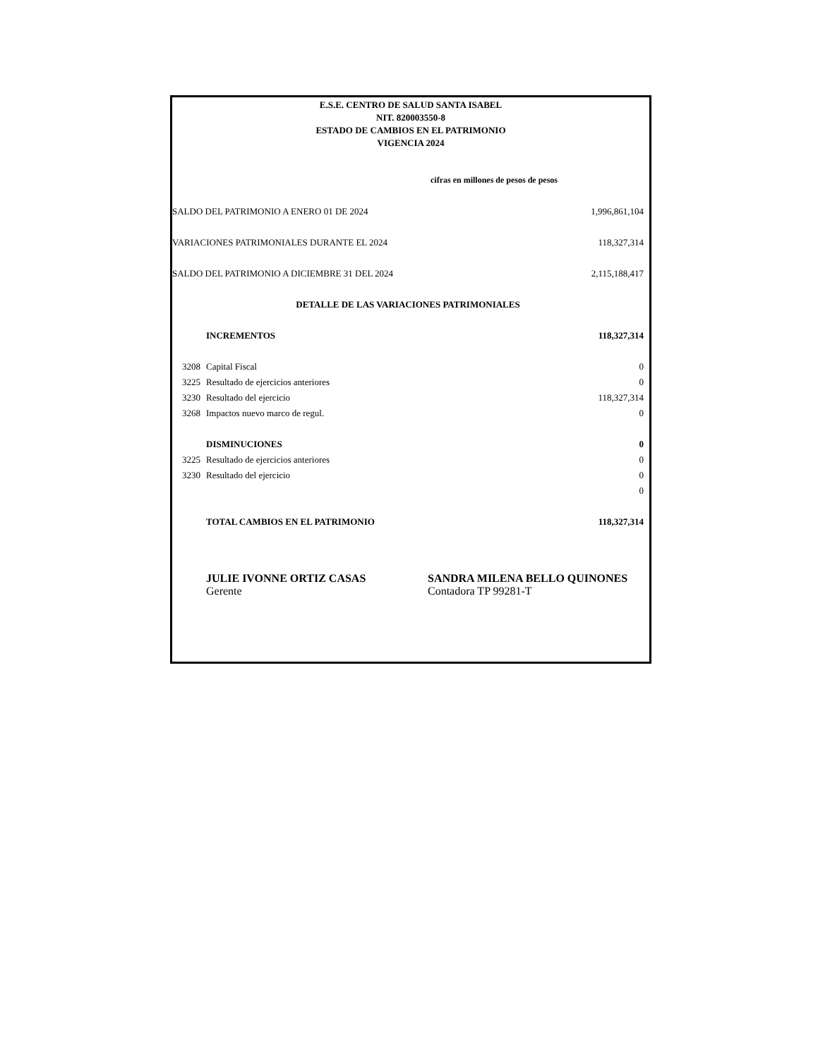E.S.E. CENTRO DE SALUD SANTA ISABEL
NIT. 820003550-8
ESTADO DE CAMBIOS EN EL PATRIMONIO
VIGENCIA 2024
cifras en millones de pesos de pesos
| SALDO DEL PATRIMONIO A ENERO 01 DE 2024 | | 1,996,861,104 |
| VARIACIONES PATRIMONIALES DURANTE EL 2024 | | 118,327,314 |
| SALDO DEL PATRIMONIO A DICIEMBRE 31 DEL 2024 | | 2,115,188,417 |
| DETALLE DE LAS VARIACIONES PATRIMONIALES | | |
| | INCREMENTOS | 118,327,314 |
| 3208 | Capital Fiscal | 0 |
| 3225 | Resultado de ejercicios anteriores | 0 |
| 3230 | Resultado del ejercicio | 118,327,314 |
| 3268 | Impactos nuevo marco de regul. | 0 |
| | DISMINUCIONES | 0 |
| 3225 | Resultado de ejercicios anteriores | 0 |
| 3230 | Resultado del ejercicio | 0 |
| | | 0 |
| | TOTAL CAMBIOS EN EL PATRIMONIO | 118,327,314 |
JULIE IVONNE ORTIZ CASAS
Gerente
SANDRA MILENA BELLO QUINONES
Contadora TP 99281-T